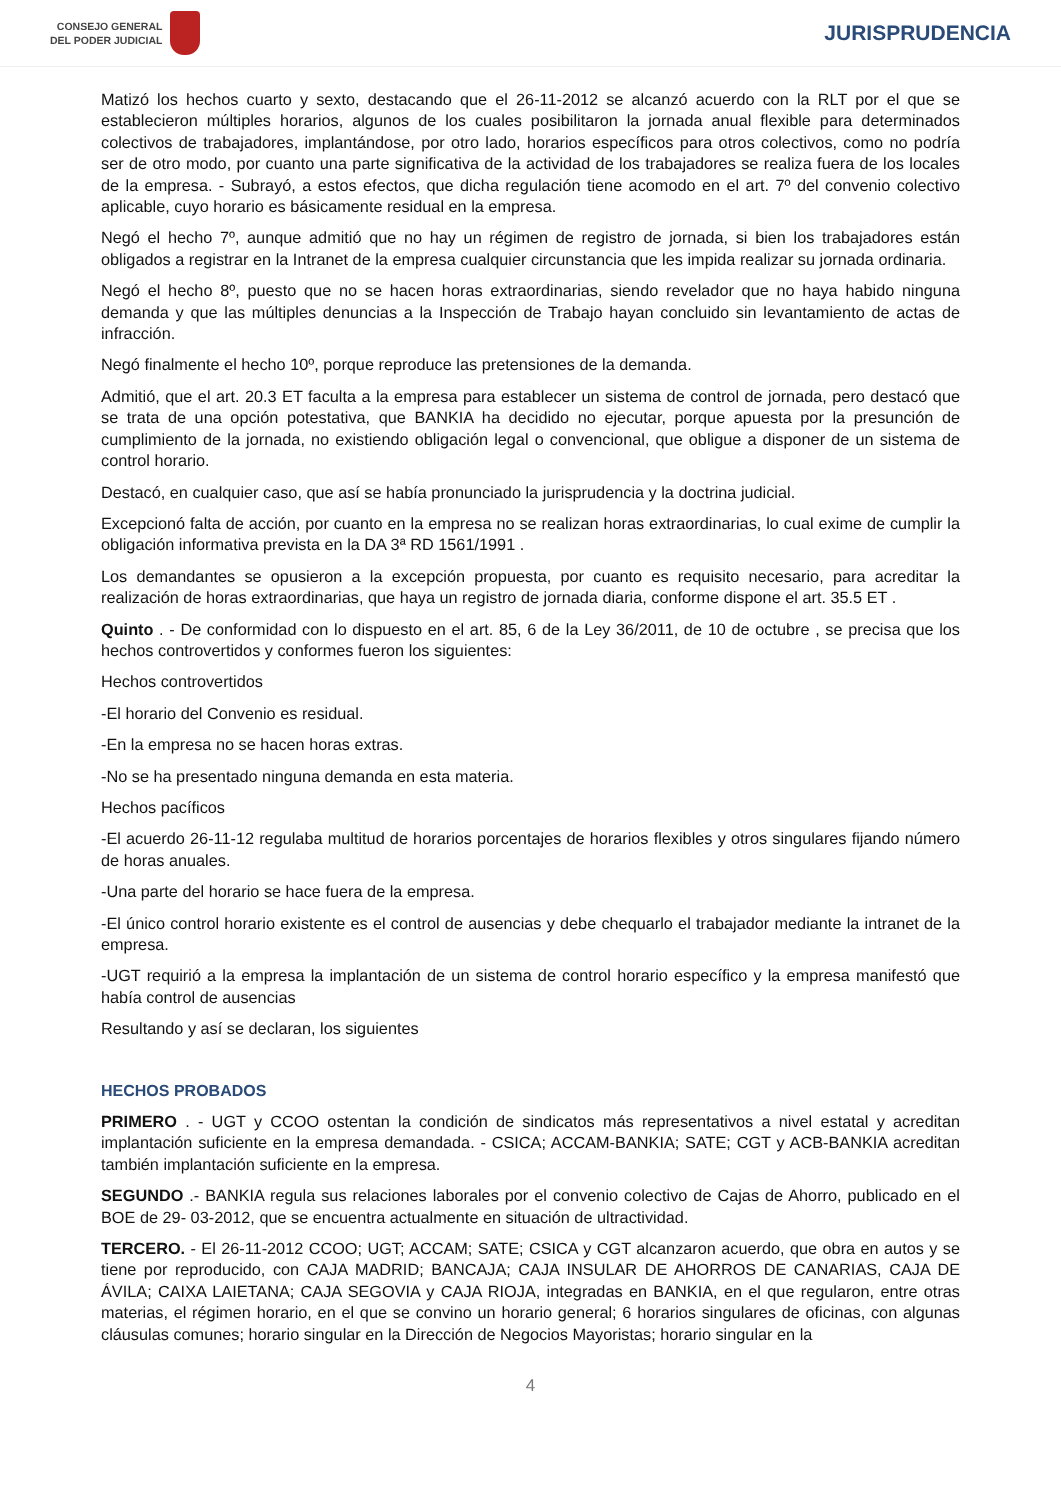CONSEJO GENERAL
DEL PODER JUDICIAL
JURISPRUDENCIA
Matizó los hechos cuarto y sexto, destacando que el 26-11-2012 se alcanzó acuerdo con la RLT por el que se establecieron múltiples horarios, algunos de los cuales posibilitaron la jornada anual flexible para determinados colectivos de trabajadores, implantándose, por otro lado, horarios específicos para otros colectivos, como no podría ser de otro modo, por cuanto una parte significativa de la actividad de los trabajadores se realiza fuera de los locales de la empresa. - Subrayó, a estos efectos, que dicha regulación tiene acomodo en el art. 7º del convenio colectivo aplicable, cuyo horario es básicamente residual en la empresa.
Negó el hecho 7º, aunque admitió que no hay un régimen de registro de jornada, si bien los trabajadores están obligados a registrar en la Intranet de la empresa cualquier circunstancia que les impida realizar su jornada ordinaria.
Negó el hecho 8º, puesto que no se hacen horas extraordinarias, siendo revelador que no haya habido ninguna demanda y que las múltiples denuncias a la Inspección de Trabajo hayan concluido sin levantamiento de actas de infracción.
Negó finalmente el hecho 10º, porque reproduce las pretensiones de la demanda.
Admitió, que el art. 20.3 ET faculta a la empresa para establecer un sistema de control de jornada, pero destacó que se trata de una opción potestativa, que BANKIA ha decidido no ejecutar, porque apuesta por la presunción de cumplimiento de la jornada, no existiendo obligación legal o convencional, que obligue a disponer de un sistema de control horario.
Destacó, en cualquier caso, que así se había pronunciado la jurisprudencia y la doctrina judicial.
Excepcionó falta de acción, por cuanto en la empresa no se realizan horas extraordinarias, lo cual exime de cumplir la obligación informativa prevista en la DA 3ª RD 1561/1991 .
Los demandantes se opusieron a la excepción propuesta, por cuanto es requisito necesario, para acreditar la realización de horas extraordinarias, que haya un registro de jornada diaria, conforme dispone el art. 35.5 ET .
Quinto . - De conformidad con lo dispuesto en el art. 85, 6 de la Ley 36/2011, de 10 de octubre , se precisa que los hechos controvertidos y conformes fueron los siguientes:
Hechos controvertidos
-El horario del Convenio es residual.
-En la empresa no se hacen horas extras.
-No se ha presentado ninguna demanda en esta materia.
Hechos pacíficos
-El acuerdo 26-11-12 regulaba multitud de horarios porcentajes de horarios flexibles y otros singulares fijando número de horas anuales.
-Una parte del horario se hace fuera de la empresa.
-El único control horario existente es el control de ausencias y debe chequarlo el trabajador mediante la intranet de la empresa.
-UGT requirió a la empresa la implantación de un sistema de control horario específico y la empresa manifestó que había control de ausencias
Resultando y así se declaran, los siguientes
HECHOS PROBADOS
PRIMERO . - UGT y CCOO ostentan la condición de sindicatos más representativos a nivel estatal y acreditan implantación suficiente en la empresa demandada. - CSICA; ACCAM-BANKIA; SATE; CGT y ACB-BANKIA acreditan también implantación suficiente en la empresa.
SEGUNDO .- BANKIA regula sus relaciones laborales por el convenio colectivo de Cajas de Ahorro, publicado en el BOE de 29- 03-2012, que se encuentra actualmente en situación de ultractividad.
TERCERO. - El 26-11-2012 CCOO; UGT; ACCAM; SATE; CSICA y CGT alcanzaron acuerdo, que obra en autos y se tiene por reproducido, con CAJA MADRID; BANCAJA; CAJA INSULAR DE AHORROS DE CANARIAS, CAJA DE ÁVILA; CAIXA LAIETANA; CAJA SEGOVIA y CAJA RIOJA, integradas en BANKIA, en el que regularon, entre otras materias, el régimen horario, en el que se convino un horario general; 6 horarios singulares de oficinas, con algunas cláusulas comunes; horario singular en la Dirección de Negocios Mayoristas; horario singular en la
4